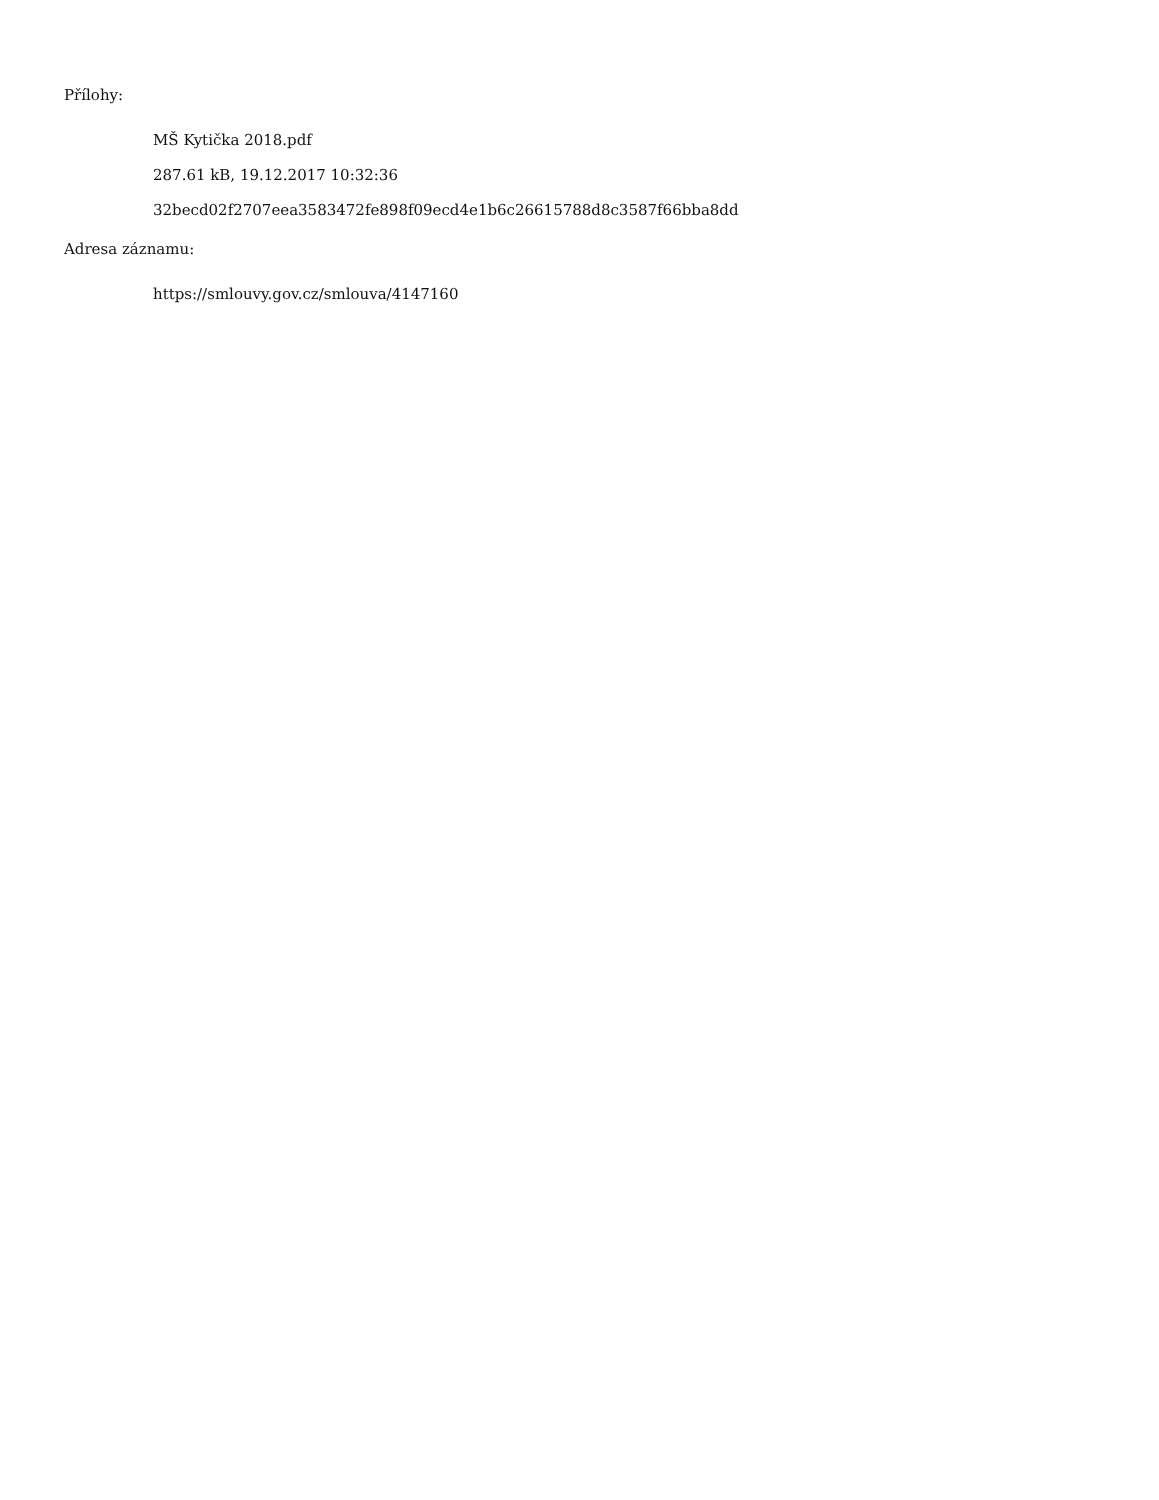Přílohy:
MŠ Kytička 2018.pdf
287.61 kB, 19.12.2017 10:32:36
32becd02f2707eea3583472fe898f09ecd4e1b6c26615788d8c3587f66bba8dd
Adresa záznamu:
https://smlouvy.gov.cz/smlouva/4147160